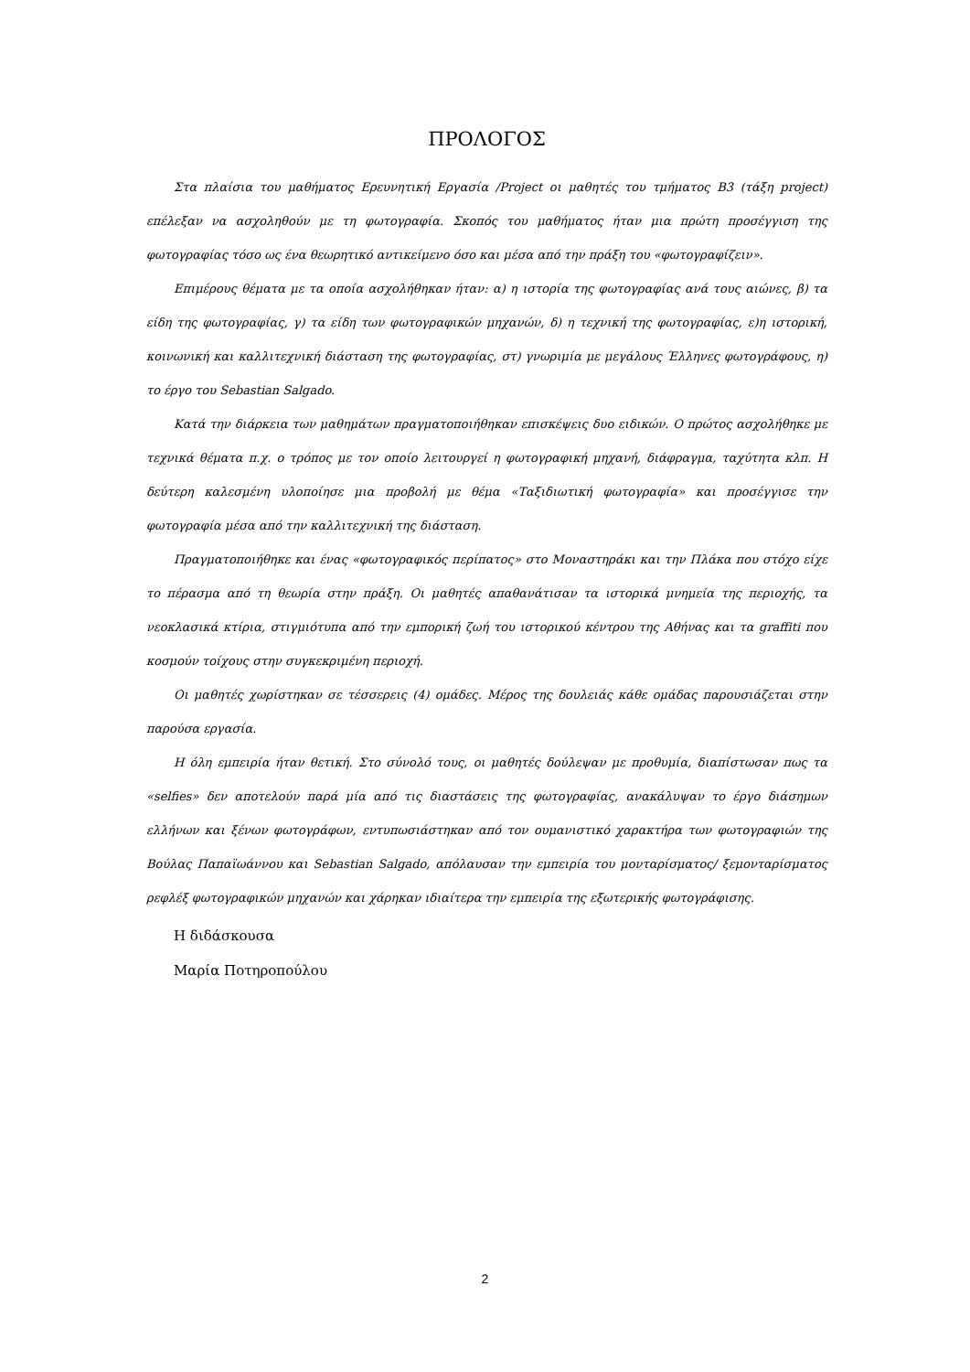ΠΡΟΛΟΓΟΣ
Στα πλαίσια του μαθήματος Ερευνητική Εργασία /Project οι μαθητές του τμήματος Β3 (τάξη project) επέλεξαν να ασχοληθούν με τη φωτογραφία. Σκοπός του μαθήματος ήταν μια πρώτη προσέγγιση της φωτογραφίας τόσο ως ένα θεωρητικό αντικείμενο όσο και μέσα από την πράξη του «φωτογραφίζειν».
Επιμέρους θέματα με τα οποία ασχολήθηκαν ήταν: α) η ιστορία της φωτογραφίας ανά τους αιώνες, β) τα είδη της φωτογραφίας, γ) τα είδη των φωτογραφικών μηχανών, δ) η τεχνική της φωτογραφίας, ε)η ιστορική, κοινωνική και καλλιτεχνική διάσταση της φωτογραφίας, στ) γνωριμία με μεγάλους Έλληνες φωτογράφους, η) το έργο του Sebastian Salgado.
Κατά την διάρκεια των μαθημάτων πραγματοποιήθηκαν επισκέψεις δυο ειδικών. Ο πρώτος ασχολήθηκε με τεχνικά θέματα π.χ. ο τρόπος με τον οποίο λειτουργεί η φωτογραφική μηχανή, διάφραγμα, ταχύτητα κλπ. Η δεύτερη καλεσμένη υλοποίησε μια προβολή με θέμα «Ταξιδιωτική φωτογραφία» και προσέγγισε την φωτογραφία μέσα από την καλλιτεχνική της διάσταση.
Πραγματοποιήθηκε και ένας «φωτογραφικός περίπατος» στο Μοναστηράκι και την Πλάκα που στόχο είχε το πέρασμα από τη θεωρία στην πράξη. Οι μαθητές απαθανάτισαν τα ιστορικά μνημεία της περιοχής, τα νεοκλασικά κτίρια, στιγμιότυπα από την εμπορική ζωή του ιστορικού κέντρου της Αθήνας και τα graffiti που κοσμούν τοίχους στην συγκεκριμένη περιοχή.
Οι μαθητές χωρίστηκαν σε τέσσερεις (4) ομάδες. Μέρος της δουλειάς κάθε ομάδας παρουσιάζεται στην παρούσα εργασία.
Η όλη εμπειρία ήταν θετική. Στο σύνολό τους, οι μαθητές δούλεψαν με προθυμία, διαπίστωσαν πως τα «selfies» δεν αποτελούν παρά μία από τις διαστάσεις της φωτογραφίας, ανακάλυψαν το έργο διάσημων ελλήνων και ξένων φωτογράφων, εντυπωσιάστηκαν από τον ουμανιστικό χαρακτήρα των φωτογραφιών της Βούλας Παπαϊωάννου και Sebastian Salgado, απόλαυσαν την εμπειρία του μονταρίσματος/ ξεμονταρίσματος ρεφλέξ φωτογραφικών μηχανών και χάρηκαν ιδιαίτερα την εμπειρία της εξωτερικής φωτογράφισης.
Η διδάσκουσα
Μαρία Ποτηροπούλου
2